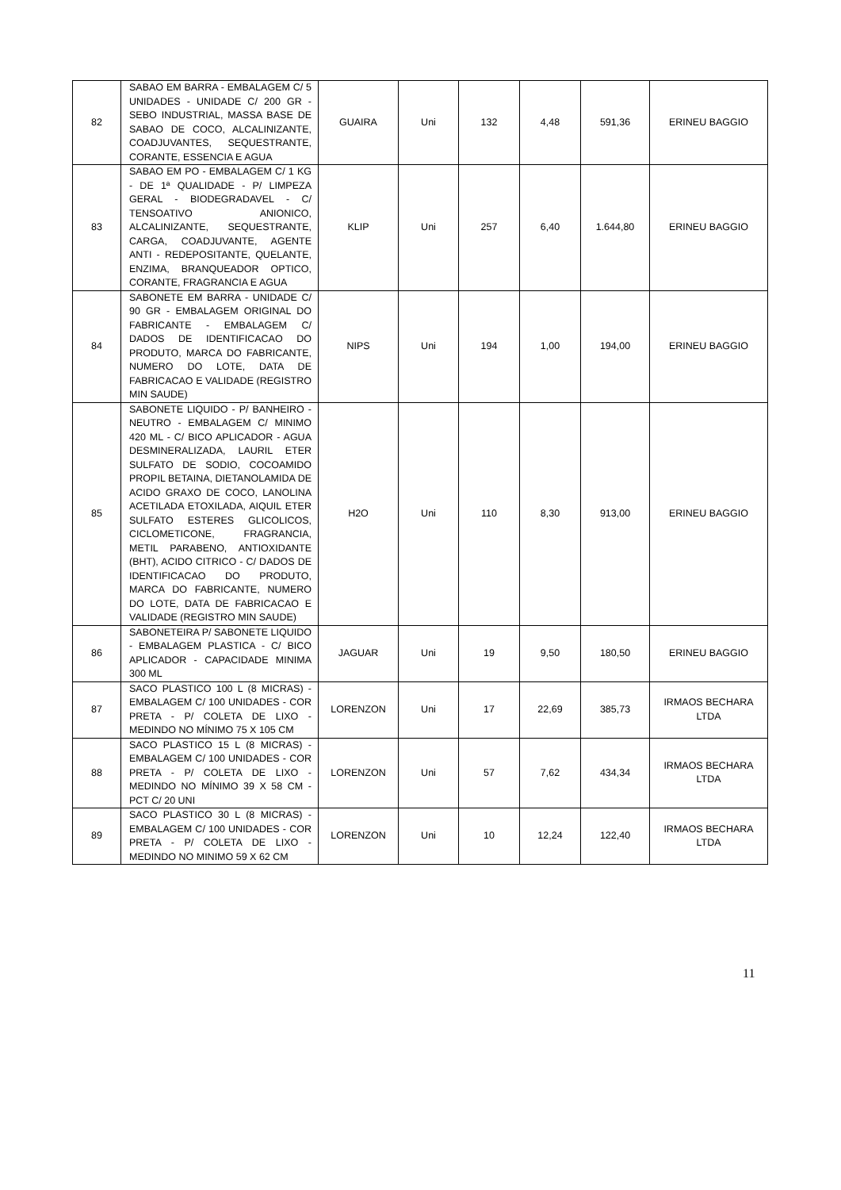| 82 | SABAO EM BARRA - EMBALAGEM C/ 5 UNIDADES - UNIDADE C/ 200 GR - SEBO INDUSTRIAL, MASSA BASE DE SABAO DE COCO, ALCALINIZANTE, COADJUVANTES, SEQUESTRANTE, CORANTE, ESSENCIA E AGUA | GUAIRA | Uni | 132 | 4,48 | 591,36 | ERINEU BAGGIO |
| 83 | SABAO EM PO - EMBALAGEM C/ 1 KG - DE 1ª QUALIDADE - P/ LIMPEZA GERAL - BIODEGRADAVEL - C/ TENSOATIVO ANIONICO, ALCALINIZANTE, SEQUESTRANTE, CARGA, COADJUVANTE, AGENTE ANTI - REDEPOSITANTE, QUELANTE, ENZIMA, BRANQUEADOR OPTICO, CORANTE, FRAGRANCIA E AGUA | KLIP | Uni | 257 | 6,40 | 1.644,80 | ERINEU BAGGIO |
| 84 | SABONETE EM BARRA - UNIDADE C/ 90 GR - EMBALAGEM ORIGINAL DO FABRICANTE - EMBALAGEM C/ DADOS DE IDENTIFICACAO DO PRODUTO, MARCA DO FABRICANTE, NUMERO DO LOTE, DATA DE FABRICACAO E VALIDADE (REGISTRO MIN SAUDE) | NIPS | Uni | 194 | 1,00 | 194,00 | ERINEU BAGGIO |
| 85 | SABONETE LIQUIDO - P/ BANHEIRO - NEUTRO - EMBALAGEM C/ MINIMO 420 ML - C/ BICO APLICADOR - AGUA DESMINERALIZADA, LAURIL ETER SULFATO DE SODIO, COCOAMIDO PROPIL BETAINA, DIETANOLAMIDA DE ACIDO GRAXO DE COCO, LANOLINA ACETILADA ETOXILADA, AIQUIL ETER SULFATO ESTERES GLICOLICOS, CICLOMETICONE, FRAGRANCIA, METIL PARABENO, ANTIOXIDANTE (BHT), ACIDO CITRICO - C/ DADOS DE IDENTIFICACAO DO PRODUTO, MARCA DO FABRICANTE, NUMERO DO LOTE, DATA DE FABRICACAO E VALIDADE (REGISTRO MIN SAUDE) | H2O | Uni | 110 | 8,30 | 913,00 | ERINEU BAGGIO |
| 86 | SABONETEIRA P/ SABONETE LIQUIDO - EMBALAGEM PLASTICA - C/ BICO APLICADOR - CAPACIDADE MINIMA 300 ML | JAGUAR | Uni | 19 | 9,50 | 180,50 | ERINEU BAGGIO |
| 87 | SACO PLASTICO 100 L (8 MICRAS) - EMBALAGEM C/ 100 UNIDADES - COR PRETA - P/ COLETA DE LIXO - MEDINDO NO MÍNIMO 75 X 105 CM | LORENZON | Uni | 17 | 22,69 | 385,73 | IRMAOS BECHARA LTDA |
| 88 | SACO PLASTICO 15 L (8 MICRAS) - EMBALAGEM C/ 100 UNIDADES - COR PRETA - P/ COLETA DE LIXO - MEDINDO NO MÍNIMO 39 X 58 CM - PCT C/ 20 UNI | LORENZON | Uni | 57 | 7,62 | 434,34 | IRMAOS BECHARA LTDA |
| 89 | SACO PLASTICO 30 L (8 MICRAS) - EMBALAGEM C/ 100 UNIDADES - COR PRETA - P/ COLETA DE LIXO - MEDINDO NO MINIMO 59 X 62 CM | LORENZON | Uni | 10 | 12,24 | 122,40 | IRMAOS BECHARA LTDA |
11